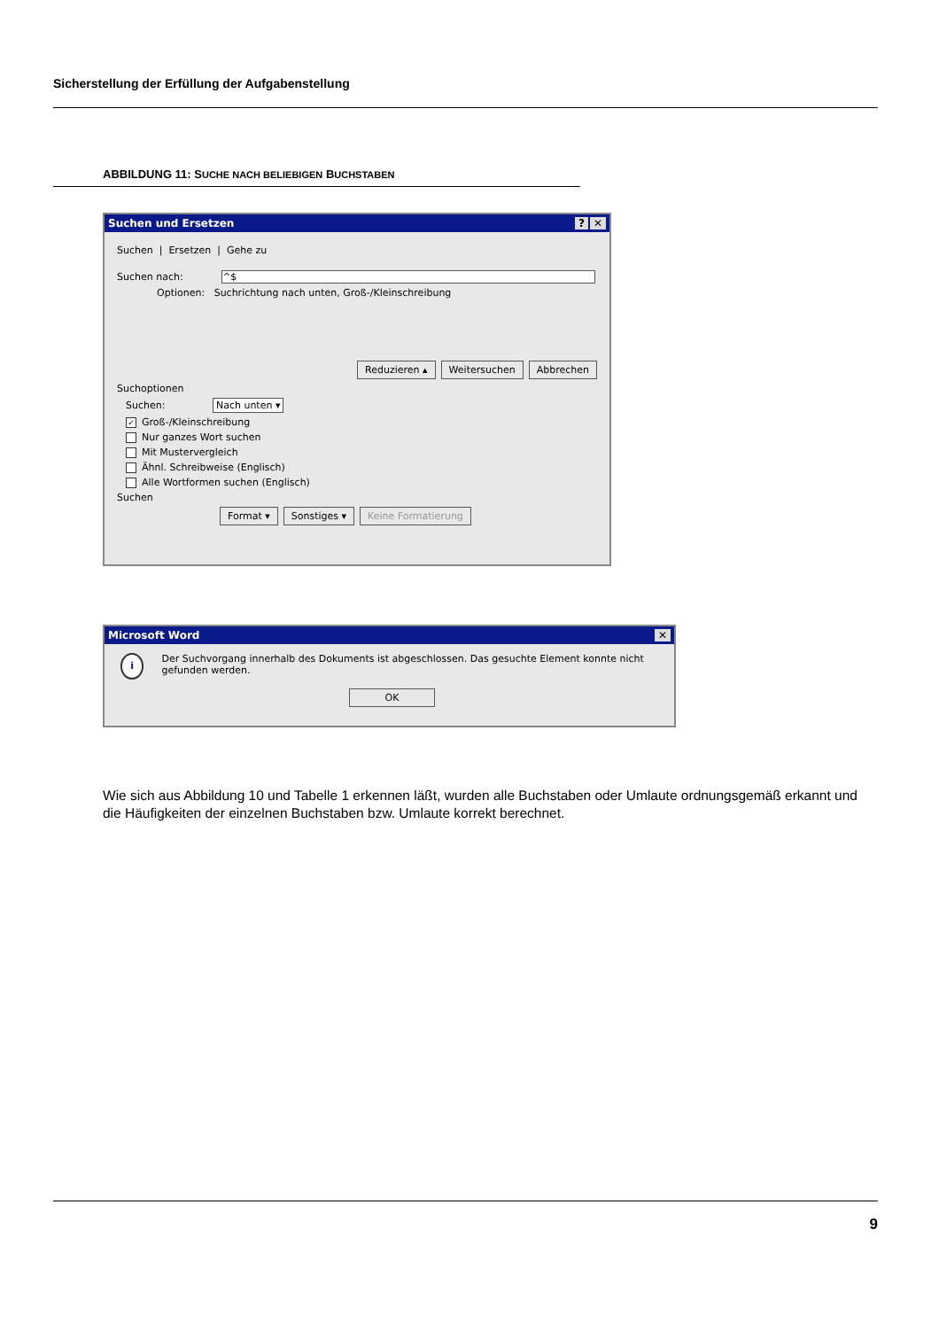Sicherstellung der Erfüllung der Aufgabenstellung
ABBILDUNG 11: SUCHE NACH BELIEBIGEN BUCHSTABEN
Suchen und Ersetzen? ✕
Suchen | Ersetzen | Gehe zu
Suchen nach: ^$
Optionen: Suchrichtung nach unten, Groß-/Kleinschreibung
Reduzieren ▴ Weitersuchen Abbrechen
Suchoptionen
Suchen: Nach unten ▾
✓ Groß-/Kleinschreibung
Nur ganzes Wort suchen
Mit Mustervergleich
Ähnl. Schreibweise (Englisch)
Alle Wortformen suchen (Englisch)
Suchen
Format ▾ Sonstiges ▾ Keine Formatierung
Microsoft Word ✕
i
Der Suchvorgang innerhalb des Dokuments ist abgeschlossen. Das gesuchte Element konnte nicht gefunden werden.
OK
Wie sich aus Abbildung 10 und Tabelle 1 erkennen läßt, wurden alle Buchstaben oder Umlaute ordnungsgemäß erkannt und die Häufigkeiten der einzelnen Buchstaben bzw. Umlaute korrekt berechnet.
9